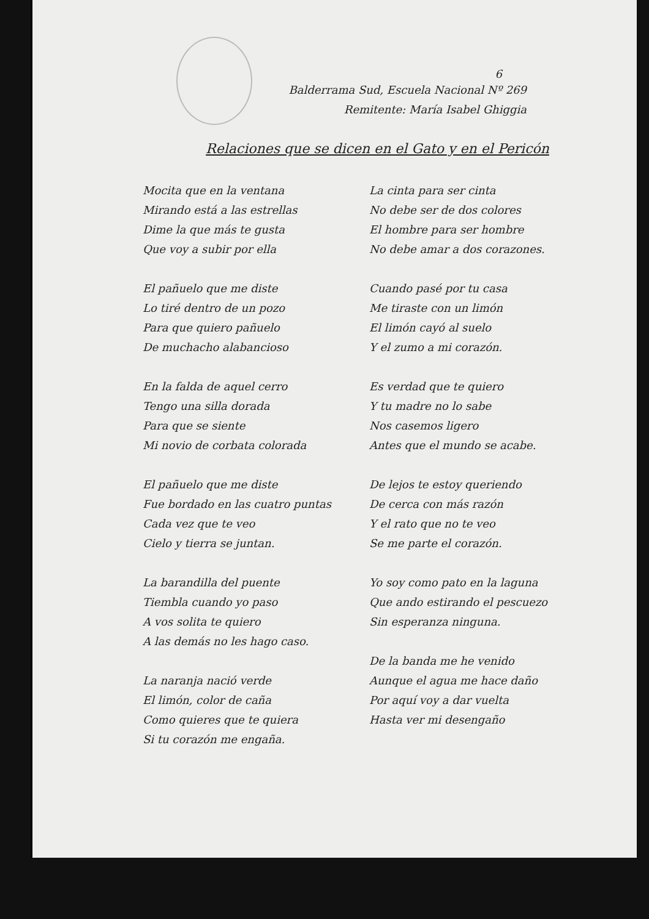6
Balderrama Sud, Escuela Nacional Nº 269
Remitente: María Isabel Ghiggia
Relaciones que se dicen en el Gato y en el Pericón
Mocita que en la ventana
Mirando está a las estrellas
Dime la que más te gusta
Que voy a subir por ella
El pañuelo que me diste
Lo tiré dentro de un pozo
Para que quiero pañuelo
De muchacho alabancioso
En la falda de aquel cerro
Tengo una silla dorada
Para que se siente
Mi novio de corbata colorada
El pañuelo que me diste
Fue bordado en las cuatro puntas
Cada vez que te veo
Cielo y tierra se juntan.
La barandilla del puente
Tiembla cuando yo paso
A vos solita te quiero
A las demás no les hago caso.
La naranja nació verde
El limón, color de caña
Como quieres que te quiera
Si tu corazón me engaña.
La cinta para ser cinta
No debe ser de dos colores
El hombre para ser hombre
No debe amar a dos corazones.
Cuando pasé por tu casa
Me tiraste con un limón
El limón cayó al suelo
Y el zumo a mi corazón.
Es verdad que te quiero
Y tu madre no lo sabe
Nos casemos ligero
Antes que el mundo se acabe.
De lejos te estoy queriendo
De cerca con más razón
Y el rato que no te veo
Se me parte el corazón.
Yo soy como pato en la laguna
Que ando estirando el pescuezo
Sin esperanza ninguna.
De la banda me he venido
Aunque el agua me hace daño
Por aquí voy a dar vuelta
Hasta ver mi desengaño